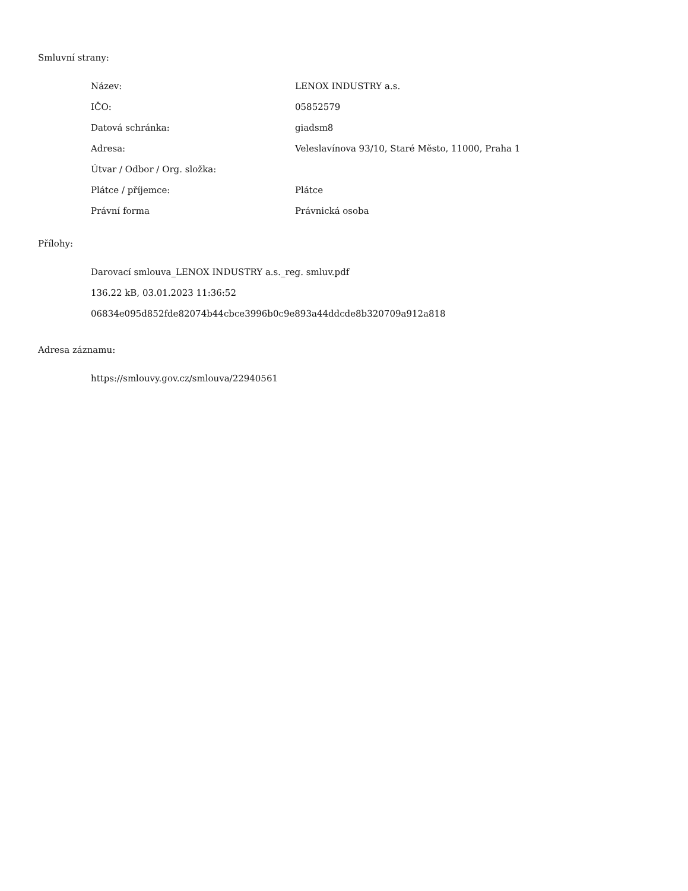Smluvní strany:
| Název: | LENOX INDUSTRY a.s. |
| IČO: | 05852579 |
| Datová schránka: | giadsm8 |
| Adresa: | Veleslavínova 93/10, Staré Město, 11000, Praha 1 |
| Útvar / Odbor / Org. složka: | |
| Plátce / příjemce: | Plátce |
| Právní forma | Právnická osoba |
Přílohy:
Darovací smlouva_LENOX INDUSTRY a.s._reg. smluv.pdf
136.22 kB, 03.01.2023 11:36:52
06834e095d852fde82074b44cbce3996b0c9e893a44ddcde8b320709a912a818
Adresa záznamu:
https://smlouvy.gov.cz/smlouva/22940561